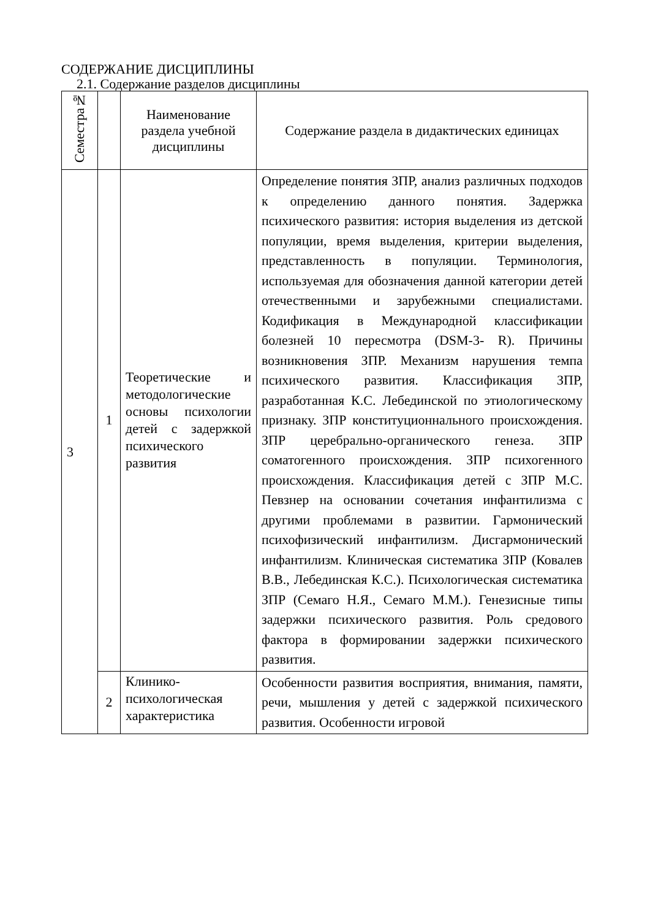СОДЕРЖАНИЕ ДИСЦИПЛИНЫ
2.1. Содержание разделов дисциплины
| Семестра№ | | Наименование раздела учебной дисциплины | Содержание раздела в дидактических единицах |
| --- | --- | --- | --- |
| 3 | 1 | Теоретические и методологические основы психологии детей с задержкой психического развития | Определение понятия ЗПР, анализ различных подходов к определению данного понятия. Задержка психического развития: история выделения из детской популяции, время выделения, критерии выделения, представленность в популяции. Терминология, используемая для обозначения данной категории детей отечественными и зарубежными специалистами. Кодификация в Международной классификации болезней 10 пересмотра (DSM-3- R). Причины возникновения ЗПР. Механизм нарушения темпа психического развития. Классификация ЗПР, разработанная К.С. Лебединской по этиологическому признаку. ЗПР конституционнального происхождения. ЗПР церебрально-органического генеза. ЗПР соматогенного происхождения. ЗПР психогенного происхождения. Классификация детей с ЗПР М.С. Певзнер на основании сочетания инфантилизма с другими проблемами в развитии. Гармонический психофизический инфантилизм. Дисгармонический инфантилизм. Клиническая систематика ЗПР (Ковалев В.В., Лебединская К.С.). Психологическая систематика ЗПР (Семаго Н.Я., Семаго М.М.). Генезисные типы задержки психического развития. Роль средового фактора в формировании задержки психического развития. |
| | 2 | Клинико-психологическая характеристика | Особенности развития восприятия, внимания, памяти, речи, мышления у детей с задержкой психического развития. Особенности игровой |